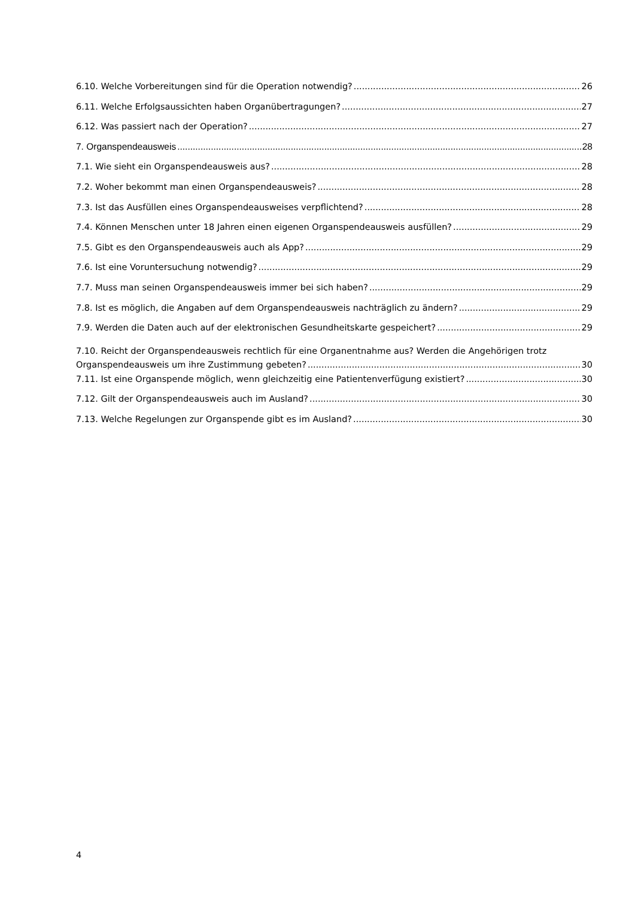6.10. Welche Vorbereitungen sind für die Operation notwendig? 26
6.11. Welche Erfolgsaussichten haben Organübertragungen? 27
6.12. Was passiert nach der Operation? 27
7. Organspendeausweis 28
7.1. Wie sieht ein Organspendeausweis aus? 28
7.2. Woher bekommt man einen Organspendeausweis? 28
7.3. Ist das Ausfüllen eines Organspendeausweises verpflichtend? 28
7.4. Können Menschen unter 18 Jahren einen eigenen Organspendeausweis ausfüllen? 29
7.5. Gibt es den Organspendeausweis auch als App? 29
7.6. Ist eine Voruntersuchung notwendig? 29
7.7. Muss man seinen Organspendeausweis immer bei sich haben? 29
7.8. Ist es möglich, die Angaben auf dem Organspendeausweis nachträglich zu ändern? 29
7.9. Werden die Daten auch auf der elektronischen Gesundheitskarte gespeichert? 29
7.10. Reicht der Organspendeausweis rechtlich für eine Organentnahme aus? Werden die Angehörigen trotz
Organspendeausweis um ihre Zustimmung gebeten? 30
7.11. Ist eine Organspende möglich, wenn gleichzeitig eine Patientenverfügung existiert? 30
7.12. Gilt der Organspendeausweis auch im Ausland? 30
7.13. Welche Regelungen zur Organspende gibt es im Ausland? 30
4